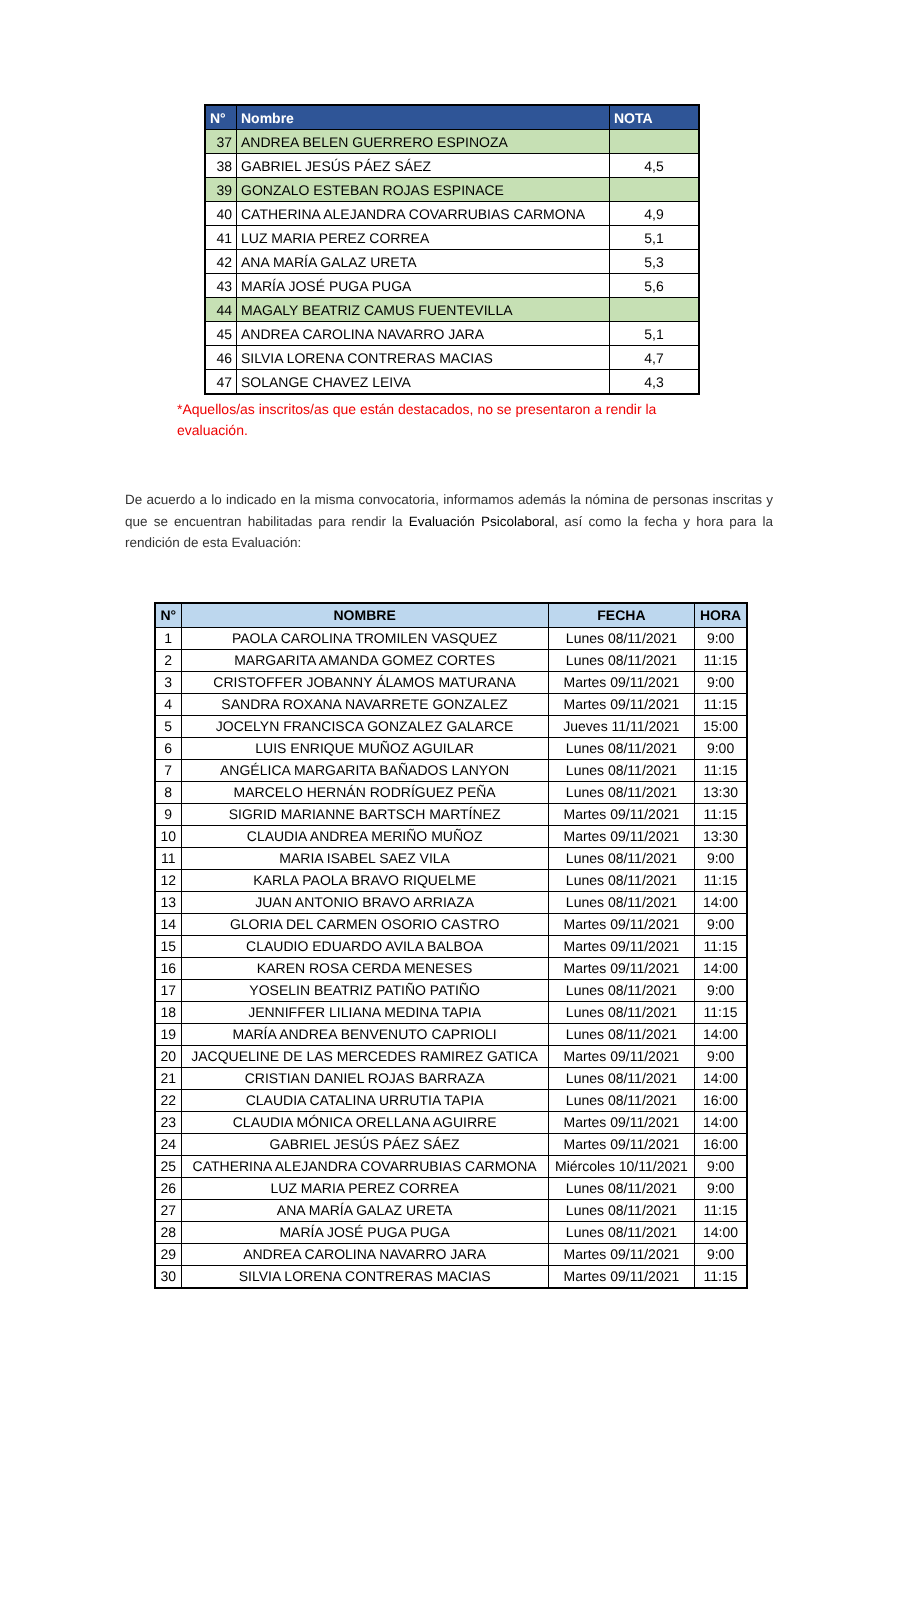| N° | Nombre | NOTA |
| --- | --- | --- |
| 37 | ANDREA BELEN GUERRERO ESPINOZA | |
| 38 | GABRIEL JESÚS PÁEZ SÁEZ | 4,5 |
| 39 | GONZALO ESTEBAN ROJAS ESPINACE | |
| 40 | CATHERINA ALEJANDRA COVARRUBIAS CARMONA | 4,9 |
| 41 | LUZ MARIA PEREZ CORREA | 5,1 |
| 42 | ANA MARÍA GALAZ URETA | 5,3 |
| 43 | MARÍA JOSÉ PUGA PUGA | 5,6 |
| 44 | MAGALY BEATRIZ CAMUS FUENTEVILLA | |
| 45 | ANDREA CAROLINA NAVARRO JARA | 5,1 |
| 46 | SILVIA LORENA CONTRERAS MACIAS | 4,7 |
| 47 | SOLANGE CHAVEZ LEIVA | 4,3 |
*Aquellos/as inscritos/as que están destacados, no se presentaron a rendir la evaluación.
De acuerdo a lo indicado en la misma convocatoria, informamos además la nómina de personas inscritas y que se encuentran habilitadas para rendir la Evaluación Psicolaboral, así como la fecha y hora para la rendición de esta Evaluación:
| N° | NOMBRE | FECHA | HORA |
| --- | --- | --- | --- |
| 1 | PAOLA CAROLINA TROMILEN VASQUEZ | Lunes 08/11/2021 | 9:00 |
| 2 | MARGARITA AMANDA GOMEZ CORTES | Lunes 08/11/2021 | 11:15 |
| 3 | CRISTOFFER JOBANNY ÁLAMOS MATURANA | Martes 09/11/2021 | 9:00 |
| 4 | SANDRA ROXANA NAVARRETE GONZALEZ | Martes 09/11/2021 | 11:15 |
| 5 | JOCELYN FRANCISCA GONZALEZ GALARCE | Jueves 11/11/2021 | 15:00 |
| 6 | LUIS ENRIQUE MUÑOZ AGUILAR | Lunes 08/11/2021 | 9:00 |
| 7 | ANGÉLICA MARGARITA BAÑADOS LANYON | Lunes 08/11/2021 | 11:15 |
| 8 | MARCELO HERNÁN RODRÍGUEZ PEÑA | Lunes 08/11/2021 | 13:30 |
| 9 | SIGRID MARIANNE BARTSCH MARTÍNEZ | Martes 09/11/2021 | 11:15 |
| 10 | CLAUDIA ANDREA MERIÑO MUÑOZ | Martes 09/11/2021 | 13:30 |
| 11 | MARIA ISABEL SAEZ VILA | Lunes 08/11/2021 | 9:00 |
| 12 | KARLA PAOLA BRAVO RIQUELME | Lunes 08/11/2021 | 11:15 |
| 13 | JUAN ANTONIO BRAVO ARRIAZA | Lunes 08/11/2021 | 14:00 |
| 14 | GLORIA DEL CARMEN OSORIO CASTRO | Martes 09/11/2021 | 9:00 |
| 15 | CLAUDIO EDUARDO AVILA BALBOA | Martes 09/11/2021 | 11:15 |
| 16 | KAREN ROSA CERDA MENESES | Martes 09/11/2021 | 14:00 |
| 17 | YOSELIN BEATRIZ PATIÑO PATIÑO | Lunes 08/11/2021 | 9:00 |
| 18 | JENNIFFER LILIANA MEDINA TAPIA | Lunes 08/11/2021 | 11:15 |
| 19 | MARÍA ANDREA BENVENUTO CAPRIOLI | Lunes 08/11/2021 | 14:00 |
| 20 | JACQUELINE DE LAS MERCEDES RAMIREZ GATICA | Martes 09/11/2021 | 9:00 |
| 21 | CRISTIAN DANIEL ROJAS BARRAZA | Lunes 08/11/2021 | 14:00 |
| 22 | CLAUDIA CATALINA URRUTIA TAPIA | Lunes 08/11/2021 | 16:00 |
| 23 | CLAUDIA MÓNICA ORELLANA AGUIRRE | Martes 09/11/2021 | 14:00 |
| 24 | GABRIEL JESÚS PÁEZ SÁEZ | Martes 09/11/2021 | 16:00 |
| 25 | CATHERINA ALEJANDRA COVARRUBIAS CARMONA | Miércoles 10/11/2021 | 9:00 |
| 26 | LUZ MARIA PEREZ CORREA | Lunes 08/11/2021 | 9:00 |
| 27 | ANA MARÍA GALAZ URETA | Lunes 08/11/2021 | 11:15 |
| 28 | MARÍA JOSÉ PUGA PUGA | Lunes 08/11/2021 | 14:00 |
| 29 | ANDREA CAROLINA NAVARRO JARA | Martes 09/11/2021 | 9:00 |
| 30 | SILVIA LORENA CONTRERAS MACIAS | Martes 09/11/2021 | 11:15 |